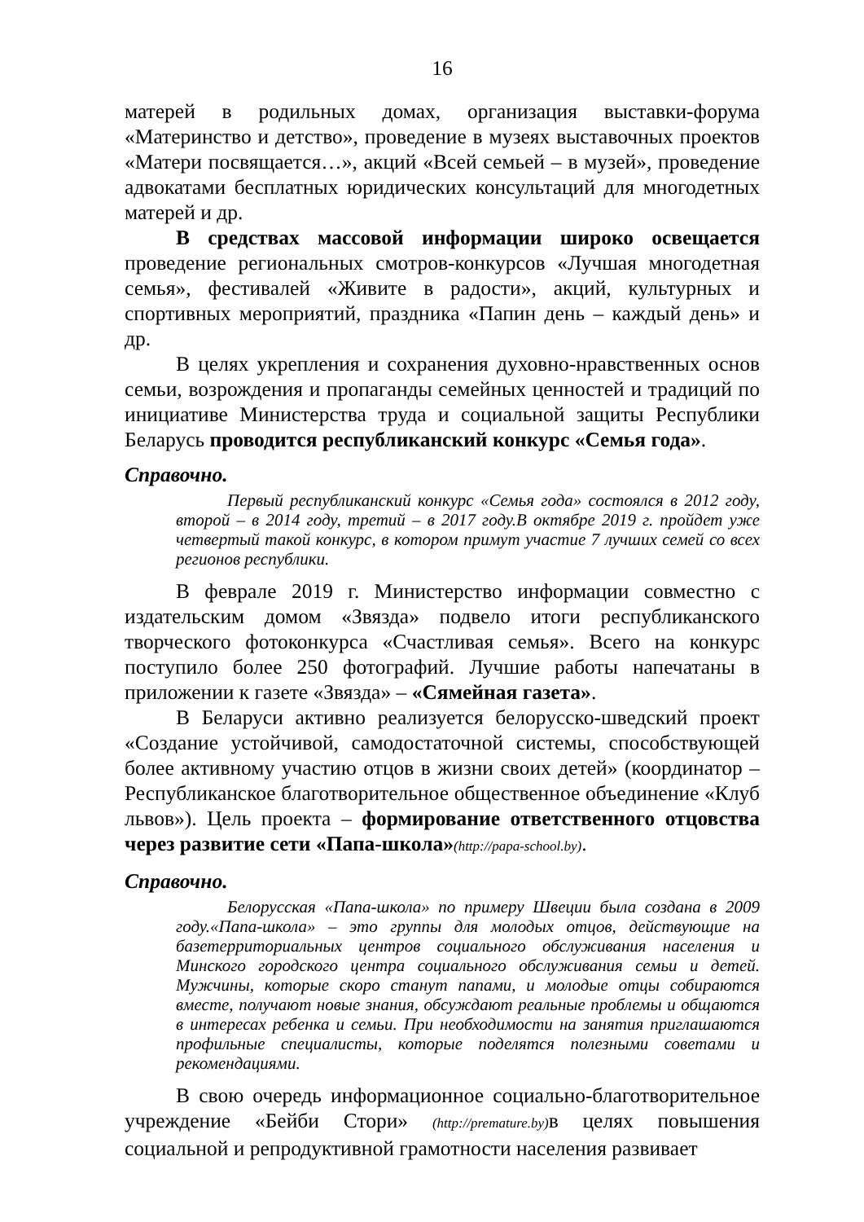16
матерей в родильных домах, организация выставки-форума «Материнство и детство», проведение в музеях выставочных проектов «Матери посвящается…», акций «Всей семьей – в музей», проведение адвокатами бесплатных юридических консультаций для многодетных матерей и др.
В средствах массовой информации широко освещается проведение региональных смотров-конкурсов «Лучшая многодетная семья», фестивалей «Живите в радости», акций, культурных и спортивных мероприятий, праздника «Папин день – каждый день» и др.
В целях укрепления и сохранения духовно-нравственных основ семьи, возрождения и пропаганды семейных ценностей и традиций по инициативе Министерства труда и социальной защиты Республики Беларусь проводится республиканский конкурс «Семья года».
Справочно.
Первый республиканский конкурс «Семья года» состоялся в 2012 году, второй – в 2014 году, третий – в 2017 году.В октябре 2019 г. пройдет уже четвертый такой конкурс, в котором примут участие 7 лучших семей со всех регионов республики.
В феврале 2019 г. Министерство информации совместно с издательским домом «Звязда» подвело итоги республиканского творческого фотоконкурса «Счастливая семья». Всего на конкурс поступило более 250 фотографий. Лучшие работы напечатаны в приложении к газете «Звязда» – «Сямейная газета».
В Беларуси активно реализуется белорусско-шведский проект «Создание устойчивой, самодостаточной системы, способствующей более активному участию отцов в жизни своих детей» (координатор – Республиканское благотворительное общественное объединение «Клуб львов»). Цель проекта – формирование ответственного отцовства через развитие сети «Папа-школа»(http://papa-school.by).
Справочно.
Белорусская «Папа-школа» по примеру Швеции была создана в 2009 году.«Папа-школа» – это группы для молодых отцов, действующие на базетерриториальных центров социального обслуживания населения и Минского городского центра социального обслуживания семьи и детей. Мужчины, которые скоро станут папами, и молодые отцы собираются вместе, получают новые знания, обсуждают реальные проблемы и общаются в интересах ребенка и семьи. При необходимости на занятия приглашаются профильные специалисты, которые поделятся полезными советами и рекомендациями.
В свою очередь информационное социально-благотворительное учреждение «Бейби Стори» (http://premature.by) в целях повышения социальной и репродуктивной грамотности населения развивает